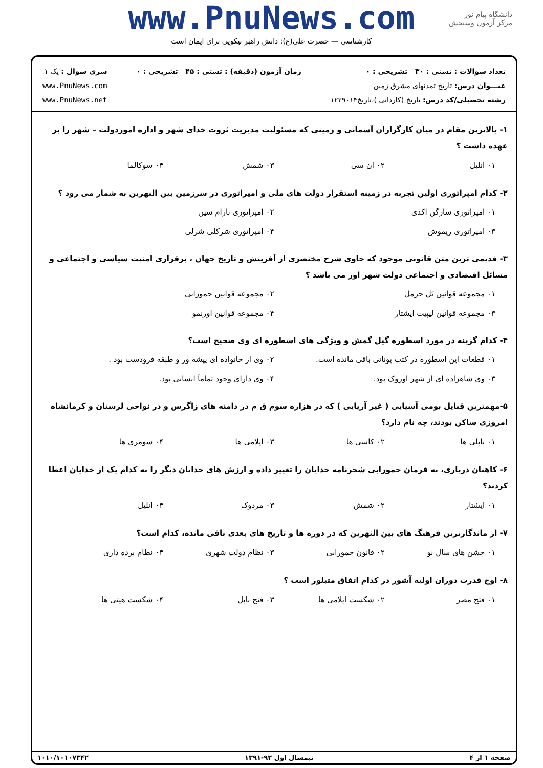www.PnuNews.com
کارشناسی — حضرت علی(ع): دانش راهبر نیکویی برای ایمان است
دانشگاه پیام نور
مرکز آزمون وسنجش
تعداد سوالات : تستی : ۳۰ تشریحی : ۰
عنـــوان درس: تاریخ تمدنهای مشرق زمین
رشته تحصیلی/کد درس: تاریخ (کاردانی )،تاریخ۱۲۲۹۰۱۴
زمان آزمون (دقیقه) : تستی : ۴۵ تشریحی : ۰
سری سوال : یک ۱
www.PnuNews.com
www.PnuNews.net
۱- بالاترین مقام در میان کارگزاران آسمانی و زمینی که مسئولیت مدیریت ثروت خدای شهر و اداره اموردولت – شهر را بر عهده داشت ؟
۰۱ انلیل ۰۲ ان سی ۰۳ شمش ۰۴ سوکالما
۲- کدام امپراتوری اولین تجربه در زمینه استقرار دولت های ملی و امپراتوری در سرزمین بین النهرین به شمار می رود ؟
۰۱ امپراتوری سارگن اکدی ۰۲ امپراتوری نارام سین ۰۳ امپراتوری ریموش ۰۴ امپراتوری شرکلی شرلی
۳- قدیمی ترین متن قانونی موجود که حاوی شرح مختصری از آفرینش و تاریخ جهان ، برقراری امنیت سیاسی و اجتماعی و مسائل اقتصادی و اجتماعی دولت شهر اور می باشد ؟
۰۱ مجموعه قوانین تَل حرمل ۰۲ مجموعه قوانین حمورابی ۰۳ مجموعه قوانین لیپیت ایشتار ۰۴ مجموعه قوانین اورنمو
۴- کدام گزینه در مورد اسطوره گیل گمش و ویژگی های اسطوره ای وی صحیح است؟
۰۱ قطعات این اسطوره در کتب یونانی باقی مانده است. ۰۲ وی از خانواده ای پیشه ور و طبقه فرودست بود . ۰۳ وی شاهزاده ای از شهر اوروک بود. ۰۴ وی دارای وجود تماماً انسانی بود.
۵-مهمترین قبایل بومی آسیایی ( غیر آریایی ) که در هزاره سوم ق م در دامنه های زاگرس و در نواحی لرستان و کرمانشاه امروزی ساکن بودند، چه نام دارد؟
۰۱ بابلی ها ۰۲ کاسی ها ۰۳ ایلامی ها ۰۴ سومری ها
۶- کاهنان درباری، به فرمان حمورابی شجرنامه خدایان را تغییر داده و ارزش های خدایان دیگر را به کدام یک از خدایان اعطا کردند؟
۰۱ ایشتار ۰۲ شمش ۰۳ مردوک ۰۴ انلیل
۷- از ماندگارترین فرهنگ های بین النهرین که در دوره ها و تاریخ های بعدی باقی مانده، کدام است؟
۰۱ جشن های سال نو ۰۲ قانون حمورابی ۰۳ نظام دولت شهری ۰۴ نظام برده داری
۸- اوج قدرت دوران اولیه آشور در کدام اتفاق متبلور است ؟
۰۱ فتح مصر ۰۲ شکست ایلامی ها ۰۳ فتح بابل ۰۴ شکست هیتی ها
صفحه ۱ از ۴ نیمسال اول ۹۲-۱۳۹۱ ۱۰۱۰/۱۰۱۰۷۳۴۲